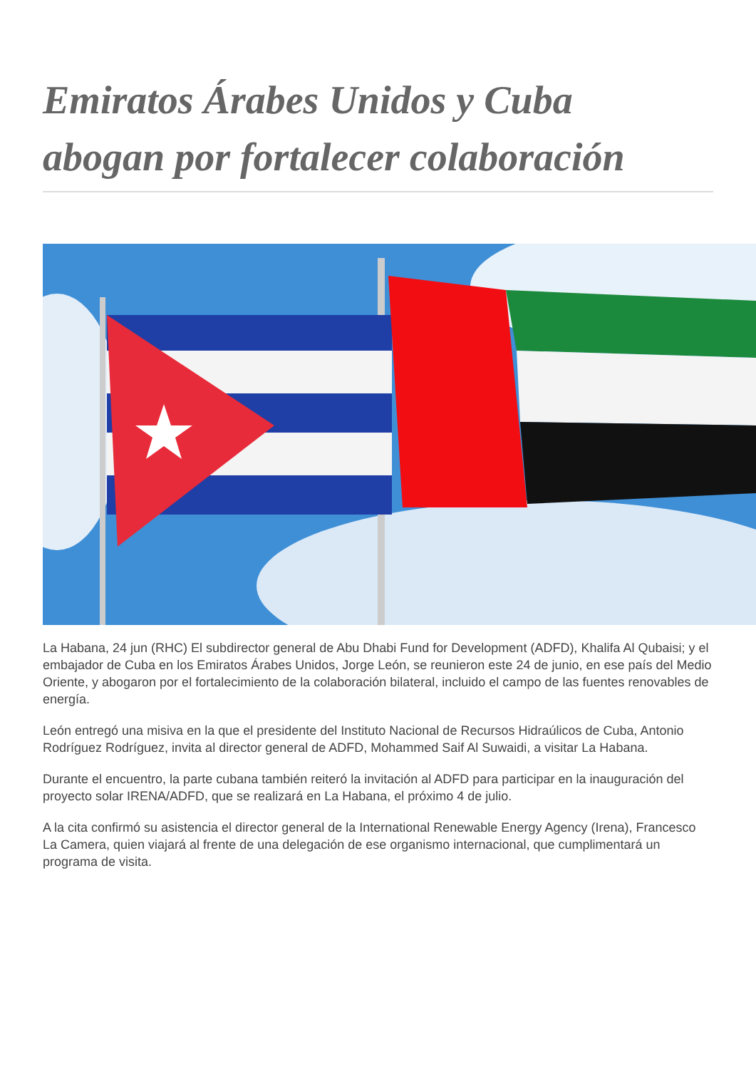Emiratos Árabes Unidos y Cuba abogan por fortalecer colaboración
La Habana, 24 jun (RHC) El subdirector general de Abu Dhabi Fund for Development (ADFD), Khalifa Al Qubaisi; y el embajador de Cuba en los Emiratos Árabes Unidos, Jorge León, se reunieron este 24 de junio, en ese país del Medio Oriente, y abogaron por el fortalecimiento de la colaboración bilateral, incluido el campo de las fuentes renovables de energía.
León entregó una misiva en la que el presidente del Instituto Nacional de Recursos Hidraúlicos de Cuba, Antonio Rodríguez Rodríguez, invita al director general de ADFD, Mohammed Saif Al Suwaidi, a visitar La Habana.
Durante el encuentro, la parte cubana también reiteró la invitación al ADFD para participar en la inauguración del proyecto solar IRENA/ADFD, que se realizará en La Habana, el próximo 4 de julio.
A la cita confirmó su asistencia el director general de la International Renewable Energy Agency (Irena), Francesco La Camera, quien viajará al frente de una delegación de ese organismo internacional, que cumplimentará un programa de visita.